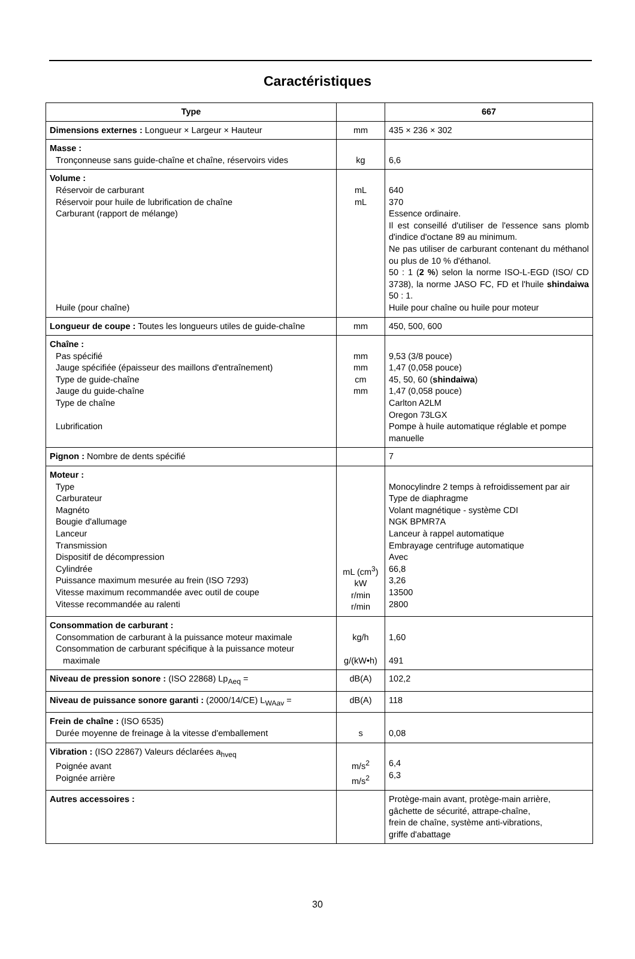Caractéristiques
| Type | | 667 |
| --- | --- | --- |
| Dimensions externes : Longueur × Largeur × Hauteur | mm | 435 × 236 × 302 |
| Masse : Tronçonneuse sans guide-chaîne et chaîne, réservoirs vides | kg | 6,6 |
| Volume : Réservoir de carburant Réservoir pour huile de lubrification de chaîne Carburant (rapport de mélange) Huile (pour chaîne) | mL mL | 640 370 Essence ordinaire. Il est conseillé d'utiliser de l'essence sans plomb d'indice d'octane 89 au minimum. Ne pas utiliser de carburant contenant du méthanol ou plus de 10 % d'éthanol. 50 : 1 ( 2 % ) selon la norme ISO-L-EGD (ISO/ CD 3738), la norme JASO FC, FD et l'huile shindaiwa 50 : 1. Huile pour chaîne ou huile pour moteur |
| Longueur de coupe : Toutes les longueurs utiles de guide-chaîne | mm | 450, 500, 600 |
| Chaîne : Pas spécifié Jauge spécifiée (épaisseur des maillons d'entraînement) Type de guide-chaîne Jauge du guide-chaîne Type de chaîne Lubrification | mm mm cm mm | 9,53 (3/8 pouce) 1,47 (0,058 pouce) 45, 50, 60 ( shindaiwa ) 1,47 (0,058 pouce) Carlton A2LM Oregon 73LGX Pompe à huile automatique réglable et pompe manuelle |
| Pignon : Nombre de dents spécifié | | 7 |
| Moteur : Type Carburateur Magnéto Bougie d'allumage Lanceur Transmission Dispositif de décompression Cylindrée Puissance maximum mesurée au frein (ISO 7293) Vitesse maximum recommandée avec outil de coupe Vitesse recommandée au ralenti | mL (cm<sup>3</sup>) kW r/min r/min | Monocylindre 2 temps à refroidissement par air Type de diaphragme Volant magnétique - système CDI NGK BPMR7A Lanceur à rappel automatique Embrayage centrifuge automatique Avec 66,8 3,26 13500 2800 |
| Consommation de carburant : Consommation de carburant à la puissance moteur maximale Consommation de carburant spécifique à la puissance moteur maximale | kg/h g/(kW•h) | 1,60 491 |
| Niveau de pression sonore : (ISO 22868) Lp<sub>Aeq</sub> = | dB(A) | 102,2 |
| Niveau de puissance sonore garanti : (2000/14/CE) L<sub>WAav</sub> = | dB(A) | 118 |
| Frein de chaîne : (ISO 6535) Durée moyenne de freinage à la vitesse d'emballement | s | 0,08 |
| Vibration : (ISO 22867) Valeurs déclarées a<sub>hveq</sub> Poignée avant Poignée arrière | m/s<sup>2</sup> m/s<sup>2</sup> | 6,4 6,3 |
| Autres accessoires : | | Protège-main avant, protège-main arrière, gâchette de sécurité, attrape-chaîne, frein de chaîne, système anti-vibrations, griffe d'abattage |
30